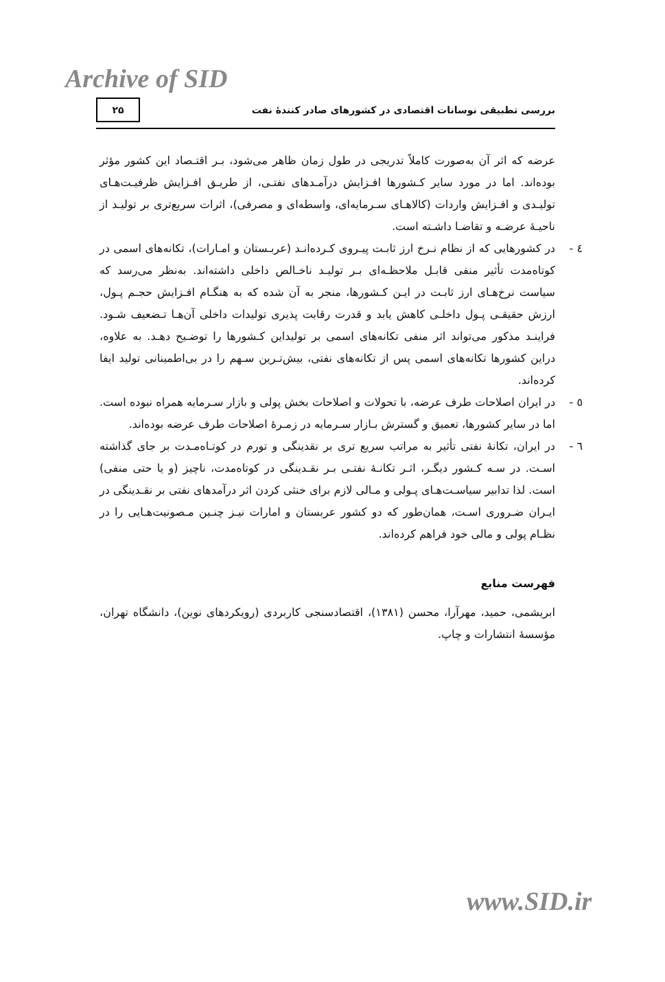Archive of SID
بررسی تطبیقی نوسانات اقتصادی در کشورهای صادر کنندهٔ نفت ۲۵
عرضه که اثر آن به‌صورت کاملاً تدریجی در طول زمان ظاهر می‌شود، بـر اقتـصاد این کشور مؤثر بوده‌اند. اما در مورد سایر کـشورها افـزایش درآمـدهای نفتـی، از طریـق افـزایش ظرفیـت‌هـای تولیـدی و افـزایش واردات (کالاهـای سـرمایه‌ای، واسطه‌ای و مصرفی)، اثرات سریع‌تری بر تولیـد از ناحیـهٔ عرضـه و تقاضـا داشـته است.
٤ - در کشورهایی که از نظام نـرخ ارز ثابـت پیـروی کـرده‌انـد (عربـستان و امـارات)، تکانه‌های اسمی در کوتاه‌مدت تأثیر منفی قابـل ملاحظـه‌ای بـر تولیـد ناخـالص داخلی داشته‌اند. به‌نظر می‌رسد که سیاست نرخ‌هـای ارز ثابـت در ایـن کـشورها، منجر به آن شده که به هنگـام افـزایش حجـم پـول، ارزش حقیقـی پـول داخلـی کاهش یابد و قدرت رقابت پذیری تولیدات داخلی آن‌هـا تـضعیف شـود. فراینـد مذکور می‌تواند اثر منفی تکانه‌های اسمی بر تولیداین کـشورها را توضـیح دهـد. به علاوه، دراین کشورها تکانه‌های اسمی پس از تکانه‌های نفتی، بیش‌تـرین سـهم را در بی‌اطمینانی تولید ایفا کرده‌اند.
٥ - در ایران اصلاحات طرف عرضه، با تحولات و اصلاحات بخش پولی و بازار سـرمایه همراه نبوده است. اما در سایر کشورها، تعمیق و گسترش بـازار سـرمایه در زمـرهٔ اصلاحات طرف عرضه بوده‌اند.
٦ - در ایران، تکانهٔ نفتی تأثیر به مراتب سریع تری بر نقدینگی و تورم در کوتـاه‌مـدت بر جای گذاشته اسـت. در سـه کـشور دیگـر، اثـر تکانـهٔ نفتـی بـر نقـدینگی در کوتاه‌مدت، ناچیز (و یا حتی منفی) است. لذا تدابیر سیاسـت‌هـای پـولی و مـالی لازم برای خنثی کردن اثر درآمدهای نفتی بر نقـدینگی در ایـران ضـروری اسـت، همان‌طور که دو کشور عربستان و امارات نیـز چنـین مـصونیت‌هـایی را در نظـام پولی و مالی خود فراهم کرده‌اند.
فهرست منابع
ابریشمی، حمید، مهرآرا، محسن (١٣٨١)، اقتصادسنجی کاربردی (رویکردهای نوین)، دانشگاه تهران، مؤسسهٔ انتشارات و چاپ.
www.SID.ir